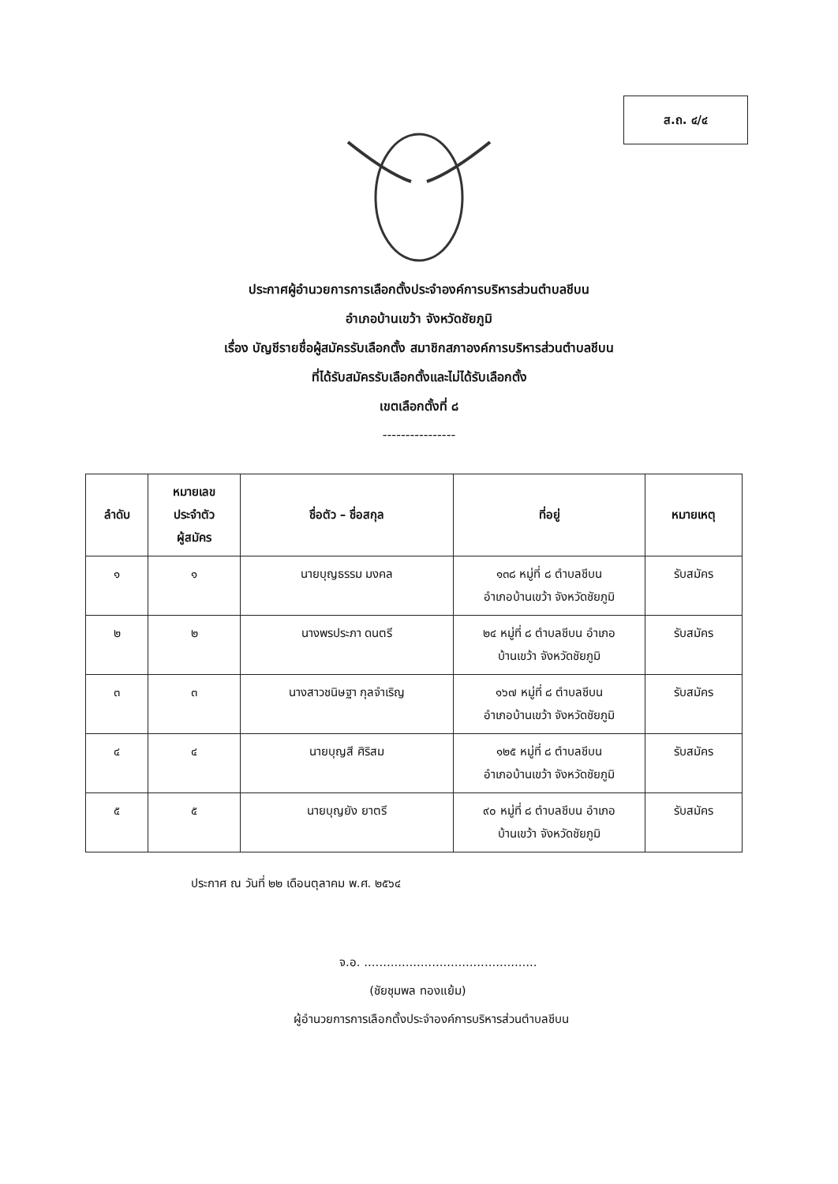ส.ถ. ๔/๔
ประกาศผู้อำนวยการการเลือกตั้งประจำองค์การบริหารส่วนตำบลชีบน
อำเภอบ้านเขว้า จังหวัดชัยภูมิ
เรื่อง บัญชีรายชื่อผู้สมัครรับเลือกตั้ง สมาชิกสภาองค์การบริหารส่วนตำบลชีบน
ที่ได้รับสมัครรับเลือกตั้งและไม่ได้รับเลือกตั้ง
เขตเลือกตั้งที่ ๘
----------------
| ลำดับ | หมายเลข ประจำตัว ผู้สมัคร | ชื่อตัว – ชื่อสกุล | ที่อยู่ | หมายเหตุ |
| --- | --- | --- | --- | --- |
| ๑ | ๑ | นายบุญธรรม มงคล | ๑๓๘ หมู่ที่ ๘ ตำบลชีบน อำเภอบ้านเขว้า จังหวัดชัยภูมิ | รับสมัคร |
| ๒ | ๒ | นางพรประภา ดนตรี | ๒๔ หมู่ที่ ๘ ตำบลชีบน อำเภอ บ้านเขว้า จังหวัดชัยภูมิ | รับสมัคร |
| ๓ | ๓ | นางสาวชนิษฐา กุลจำเริญ | ๑๖๗ หมู่ที่ ๘ ตำบลชีบน อำเภอบ้านเขว้า จังหวัดชัยภูมิ | รับสมัคร |
| ๔ | ๔ | นายบุญสี ศิริสม | ๑๒๕ หมู่ที่ ๘ ตำบลชีบน อำเภอบ้านเขว้า จังหวัดชัยภูมิ | รับสมัคร |
| ๕ | ๕ | นายบุญยัง ยาตรี | ๙๐ หมู่ที่ ๘ ตำบลชีบน อำเภอ บ้านเขว้า จังหวัดชัยภูมิ | รับสมัคร |
ประกาศ ณ วันที่ ๒๒ เดือนตุลาคม พ.ศ. ๒๕๖๔
จ.อ. ..............................................
(ชัยชุมพล ทองแย้ม)
ผู้อำนวยการการเลือกตั้งประจำองค์การบริหารส่วนตำบลชีบน